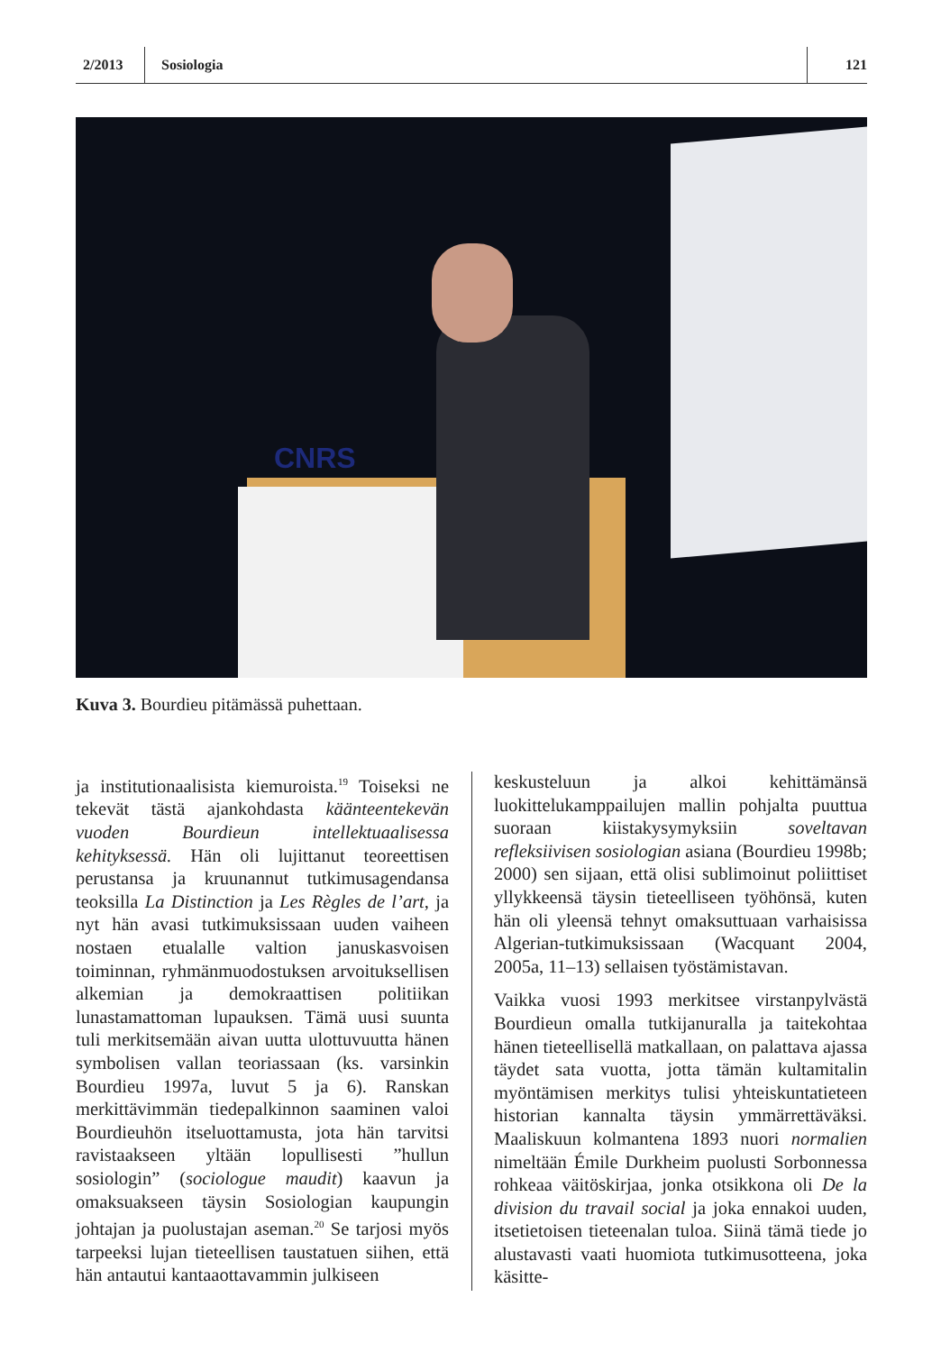2/2013
Sosiologia
121
CNRS
Kuva 3. Bourdieu pitämässä puhettaan.
ja institutionaalisista kiemuroista.<sup>19</sup> Toiseksi ne tekevät tästä ajankohdasta käänteentekevän vuoden Bourdieun intellektuaalisessa kehityksessä. Hän oli lujittanut teoreettisen perustansa ja kruunannut tutkimusagendansa teoksilla La Distinction ja Les Règles de l’art, ja nyt hän avasi tutkimuksissaan uuden vaiheen nostaen etualalle valtion januskasvoisen toiminnan, ryhmänmuodostuksen arvoituksellisen alkemian ja demokraattisen politiikan lunastamattoman lupauksen. Tämä uusi suunta tuli merkitsemään aivan uutta ulottuvuutta hänen symbolisen vallan teoriassaan (ks. varsinkin Bourdieu 1997a, luvut 5 ja 6). Ranskan merkittävimmän tiedepalkinnon saaminen valoi Bourdieuhön itseluottamusta, jota hän tarvitsi ravistaakseen yltään lopullisesti ”hullun sosiologin” (sociologue maudit) kaavun ja omaksuakseen täysin Sosiologian kaupungin johtajan ja puolustajan aseman.<sup>20</sup> Se tarjosi myös tarpeeksi lujan tieteellisen taustatuen siihen, että hän antautui kantaaottavammin julkiseen
keskusteluun ja alkoi kehittämänsä luokittelukamppailujen mallin pohjalta puuttua suoraan kiistakysymyksiin soveltavan refleksiivisen sosiologian asiana (Bourdieu 1998b; 2000) sen sijaan, että olisi sublimoinut poliittiset yllykkeensä täysin tieteelliseen työhönsä, kuten hän oli yleensä tehnyt omaksuttuaan varhaisissa Algerian-tutkimuksissaan (Wacquant 2004, 2005a, 11–13) sellaisen työstämistavan.
Vaikka vuosi 1993 merkitsee virstanpylvästä Bourdieun omalla tutkijanuralla ja taitekohtaa hänen tieteellisellä matkallaan, on palattava ajassa täydet sata vuotta, jotta tämän kultamitalin myöntämisen merkitys tulisi yhteiskuntatieteen historian kannalta täysin ymmärrettäväksi. Maaliskuun kolmantena 1893 nuori normalien nimeltään Émile Durkheim puolusti Sorbonnessa rohkeaa väitöskirjaa, jonka otsikkona oli De la division du travail social ja joka ennakoi uuden, itsetietoisen tieteenalan tuloa. Siinä tämä tiede jo alustavasti vaati huomiota tutkimusotteena, joka käsitte-